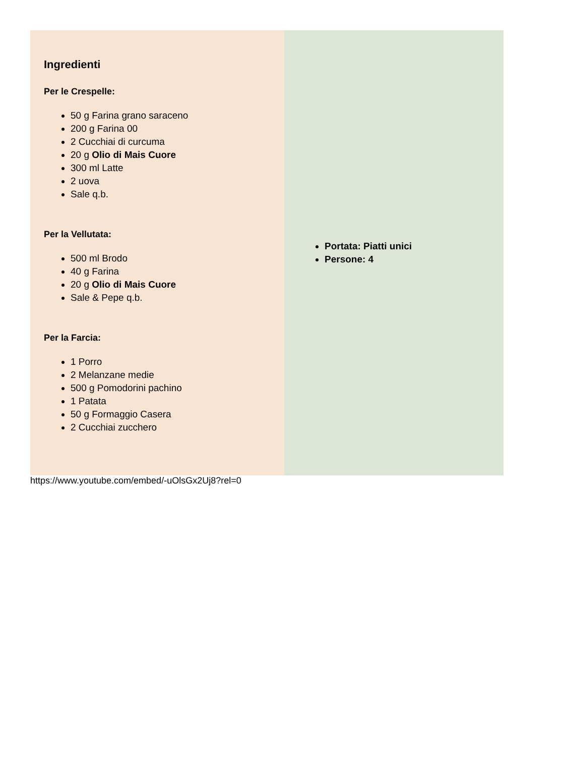Ingredienti
Per le Crespelle:
50 g Farina grano saraceno
200 g Farina 00
2 Cucchiai di curcuma
20 g Olio di Mais Cuore
300 ml Latte
2 uova
Sale q.b.
Per la Vellutata:
500 ml Brodo
40 g Farina
20 g Olio di Mais Cuore
Sale & Pepe q.b.
Per la Farcia:
1 Porro
2 Melanzane medie
500 g Pomodorini pachino
1 Patata
50 g Formaggio Casera
2 Cucchiai zucchero
Portata: Piatti unici
Persone: 4
https://www.youtube.com/embed/-uOlsGx2Uj8?rel=0